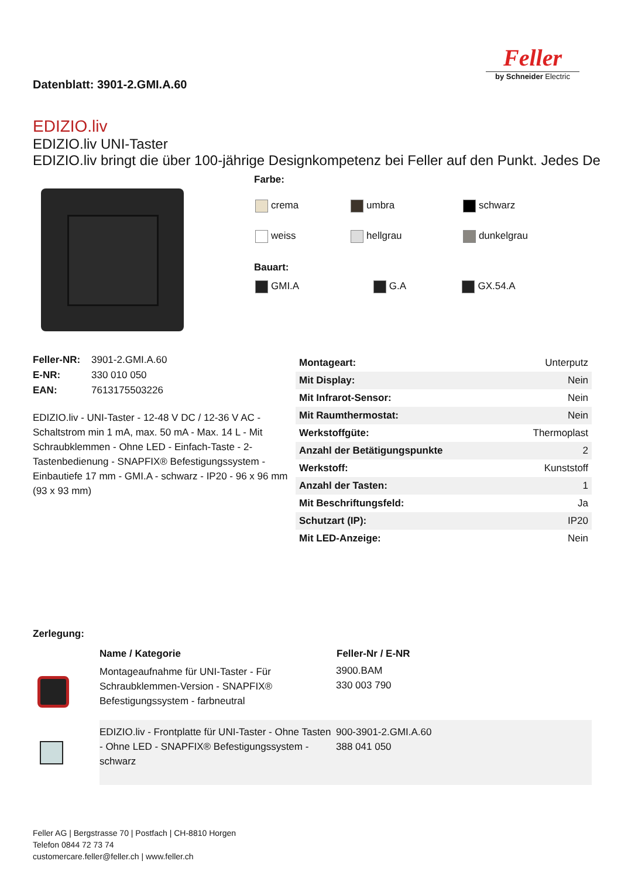Datenblatt: 3901-2.GMI.A.60
Feller
by Schneider Electric
EDIZIO.liv
EDIZIO.liv UNI-Taster
EDIZIO.liv bringt die über 100-jährige Designkompetenz bei Feller auf den Punkt. Jedes De
Farbe:
| crema | umbra | schwarz |
| weiss | hellgrau | dunkelgrau |
Bauart:
| GMI.A | G.A | GX.54.A |
| Feller-NR: | 3901-2.GMI.A.60 |
| E-NR: | 330 010 050 |
| EAN: | 7613175503226 |
EDIZIO.liv - UNI-Taster - 12-48 V DC / 12-36 V AC - Schaltstrom min 1 mA, max. 50 mA - Max. 14 L - Mit Schraubklemmen - Ohne LED - Einfach-Taste - 2-Tastenbedienung - SNAPFIX® Befestigungssystem - Einbautiefe 17 mm - GMI.A - schwarz - IP20 - 96 x 96 mm (93 x 93 mm)
| Montageart: | Unterputz |
| Mit Display: | Nein |
| Mit Infrarot-Sensor: | Nein |
| Mit Raumthermostat: | Nein |
| Werkstoffgüte: | Thermoplast |
| Anzahl der Betätigungspunkte | 2 |
| Werkstoff: | Kunststoff |
| Anzahl der Tasten: | 1 |
| Mit Beschriftungsfeld: | Ja |
| Schutzart (IP): | IP20 |
| Mit LED-Anzeige: | Nein |
Zerlegung:
| | Name / Kategorie | Feller-Nr / E-NR |
| | Montageaufnahme für UNI-Taster - Für Schraubklemmen-Version - SNAPFIX® Befestigungssystem - farbneutral | 3900.BAM 330 003 790 |
| | EDIZIO.liv - Frontplatte für UNI-Taster - Ohne Tasten - Ohne LED - SNAPFIX® Befestigungssystem - schwarz | 900-3901-2.GMI.A.60 388 041 050 |
Feller AG | Bergstrasse 70 | Postfach | CH-8810 Horgen
Telefon 0844 72 73 74
customercare.feller@feller.ch | www.feller.ch